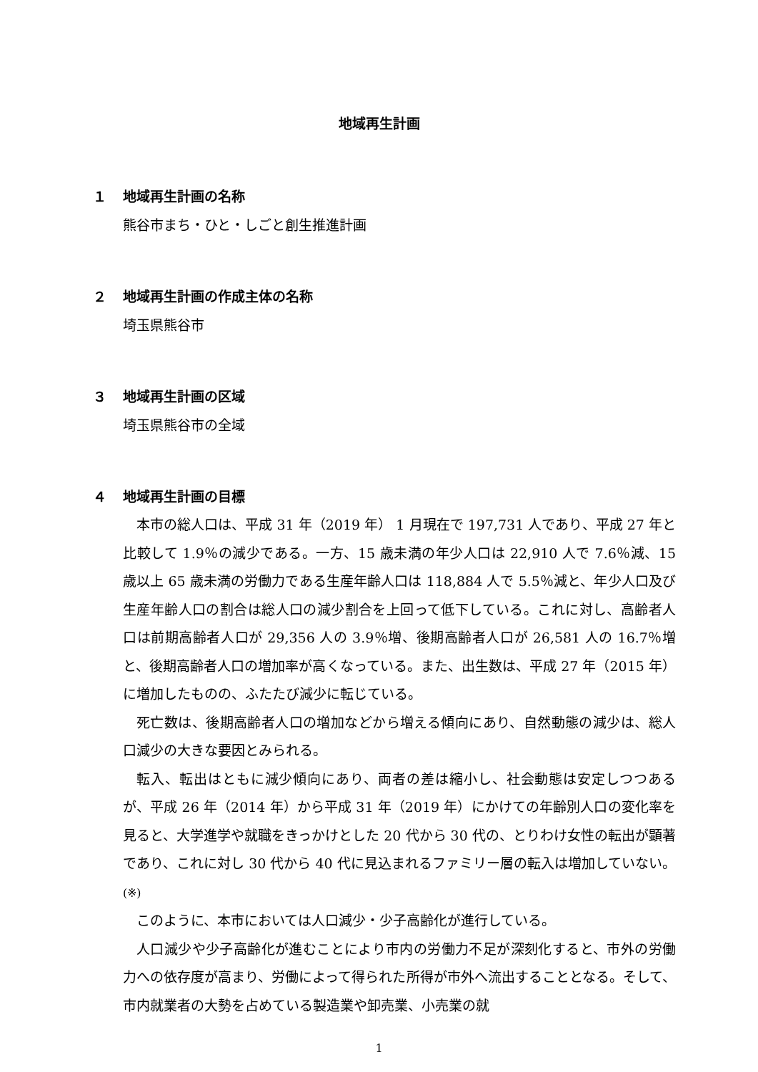地域再生計画
１ 地域再生計画の名称
熊谷市まち・ひと・しごと創生推進計画
２ 地域再生計画の作成主体の名称
埼玉県熊谷市
３ 地域再生計画の区域
埼玉県熊谷市の全域
４ 地域再生計画の目標
本市の総人口は、平成 31 年（2019 年） 1 月現在で 197,731 人であり、平成 27 年と比較して 1.9％の減少である。一方、15 歳未満の年少人口は 22,910 人で 7.6％減、15 歳以上 65 歳未満の労働力である生産年齢人口は 118,884 人で 5.5％減と、年少人口及び生産年齢人口の割合は総人口の減少割合を上回って低下している。これに対し、高齢者人口は前期高齢者人口が 29,356 人の 3.9％増、後期高齢者人口が 26,581 人の 16.7％増と、後期高齢者人口の増加率が高くなっている。また、出生数は、平成 27 年（2015 年）に増加したものの、ふたたび減少に転じている。
死亡数は、後期高齢者人口の増加などから増える傾向にあり、自然動態の減少は、総人口減少の大きな要因とみられる。
転入、転出はともに減少傾向にあり、両者の差は縮小し、社会動態は安定しつつあるが、平成 26 年（2014 年）から平成 31 年（2019 年）にかけての年齢別人口の変化率を見ると、大学進学や就職をきっかけとした 20 代から 30 代の、とりわけ女性の転出が顕著であり、これに対し 30 代から 40 代に見込まれるファミリー層の転入は増加していない。 (※)
このように、本市においては人口減少・少子高齢化が進行している。
人口減少や少子高齢化が進むことにより市内の労働力不足が深刻化すると、市外の労働力への依存度が高まり、労働によって得られた所得が市外へ流出することとなる。そして、市内就業者の大勢を占めている製造業や卸売業、小売業の就
1